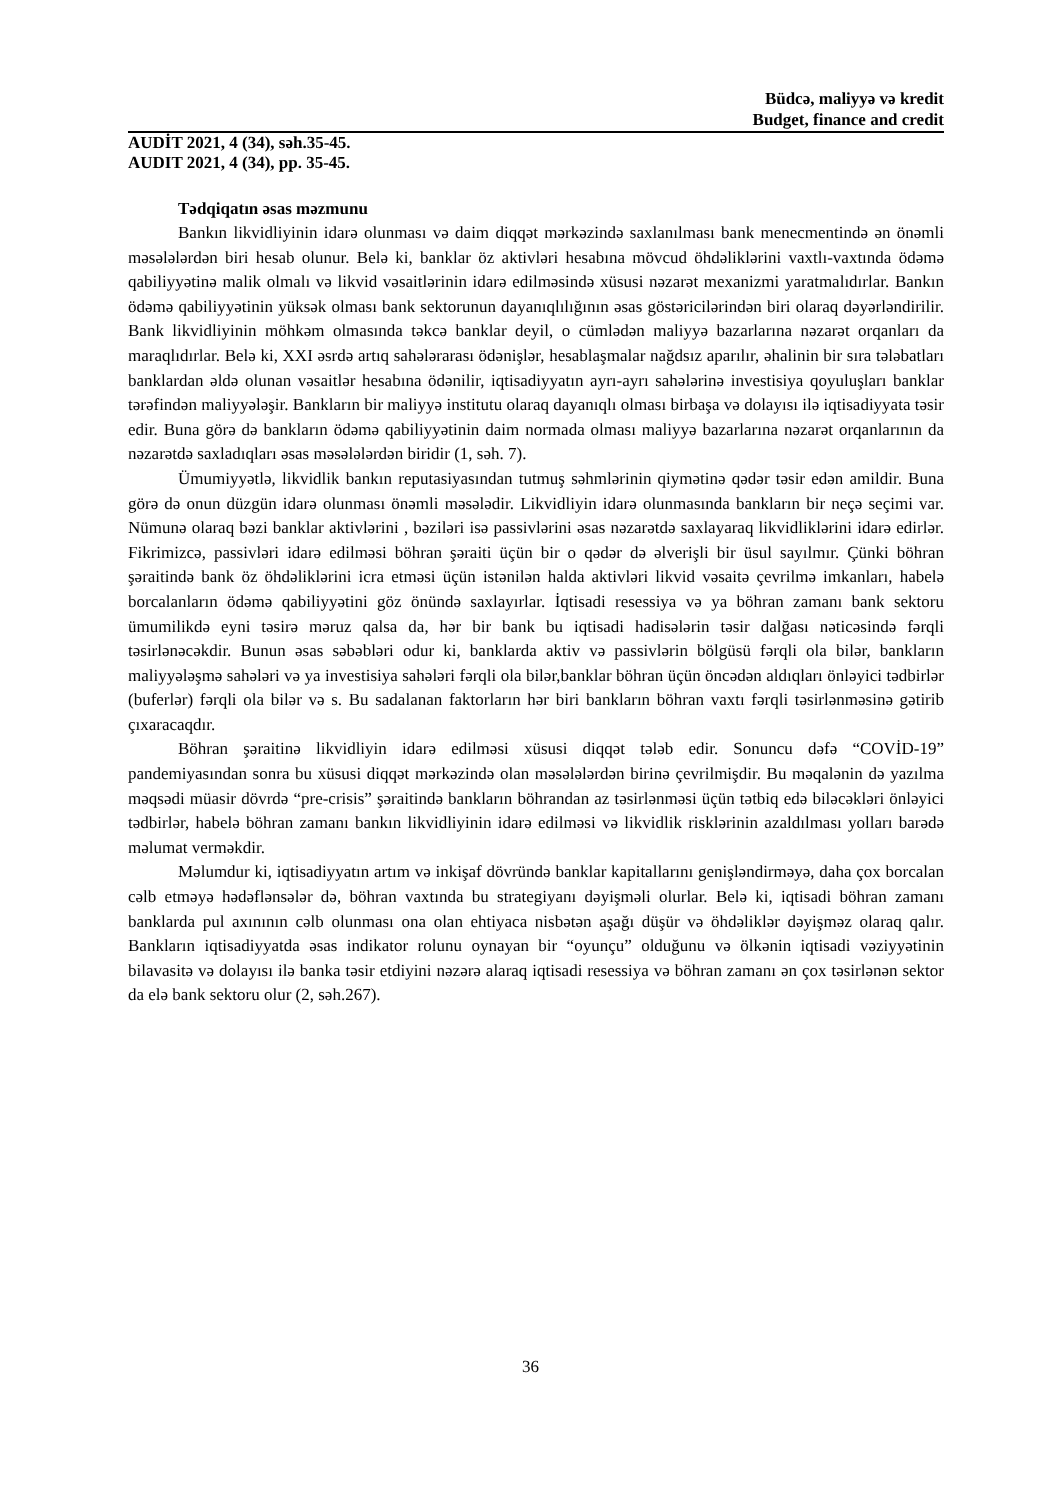Büdcə, maliyyə və kredit
Budget, finance and credit
AUDİT 2021, 4 (34), səh.35-45.
AUDIT 2021, 4 (34), pp. 35-45.
Tədqiqatın əsas məzmunu
Bankın likvidliyinin idarə olunması və daim diqqət mərkəzində saxlanılması bank menecmentində ən önəmli məsələlərdən biri hesab olunur. Belə ki, banklar öz aktivləri hesabına mövcud öhdəliklərini vaxtlı-vaxtında ödəmə qabiliyyətinə malik olmalı və likvid vəsaitlərinin idarə edilməsində xüsusi nəzarət mexanizmi yaratmalıdırlar. Bankın ödəmə qabiliyyətinin yüksək olması bank sektorunun dayanıqlılığının əsas göstəricilərindən biri olaraq dəyərləndirilir. Bank likvidliyinin möhkəm olmasında təkcə banklar deyil, o cümlədən maliyyə bazarlarına nəzarət orqanları da maraqlıdırlar. Belə ki, XXI əsrdə artıq sahələrarası ödənişlər, hesablaşmalar nağdsız aparılır, əhalinin bir sıra tələbatları banklardan əldə olunan vəsaitlər hesabına ödənilir, iqtisadiyyatın ayrı-ayrı sahələrinə investisiya qoyuluşları banklar tərəfindən maliyyələşir. Bankların bir maliyyə institutu olaraq dayanıqlı olması birbaşa və dolayısı ilə iqtisadiyyata təsir edir. Buna görə də bankların ödəmə qabiliyyətinin daim normada olması maliyyə bazarlarına nəzarət orqanlarının da nəzarətdə saxladıqları əsas məsələlərdən biridir (1, səh. 7).
Ümumiyyətlə, likvidlik bankın reputasiyasından tutmuş səhmlərinin qiymətinə qədər təsir edən amildir. Buna görə də onun düzgün idarə olunması önəmli məsələdir. Likvidliyin idarə olunmasında bankların bir neçə seçimi var. Nümunə olaraq bəzi banklar aktivlərini , bəziləri isə passivlərini əsas nəzarətdə saxlayaraq likvidliklərini idarə edirlər. Fikrimizcə, passivləri idarə edilməsi böhran şəraiti üçün bir o qədər də əlverişli bir üsul sayılmır. Çünki böhran şəraitində bank öz öhdəliklərini icra etməsi üçün istənilən halda aktivləri likvid vəsaitə çevrilmə imkanları, habelə borcalanların ödəmə qabiliyyətini göz önündə saxlayırlar. İqtisadi resessiya və ya böhran zamanı bank sektoru ümumilikdə eyni təsirə məruz qalsa da, hər bir bank bu iqtisadi hadisələrin təsir dalğası nəticəsində fərqli təsirlənəcəkdir. Bunun əsas səbəbləri odur ki, banklarda aktiv və passivlərin bölgüsü fərqli ola bilər, bankların maliyyələşmə sahələri və ya investisiya sahələri fərqli ola bilər,banklar böhran üçün öncədən aldıqları önləyici tədbirlər (buferlər) fərqli ola bilər və s. Bu sadalanan faktorların hər biri bankların böhran vaxtı fərqli təsirlənməsinə gətirib çıxaracaqdır.
Böhran şəraitinə likvidliyin idarə edilməsi xüsusi diqqət tələb edir. Sonuncu dəfə “COVİD-19” pandemiyasından sonra bu xüsusi diqqət mərkəzində olan məsələlərdən birinə çevrilmişdir. Bu məqalənin də yazılma məqsədi müasir dövrdə “pre-crisis” şəraitində bankların böhrandan az təsirlənməsi üçün tətbiq edə biləcəkləri önləyici tədbirlər, habelə böhran zamanı bankın likvidliyinin idarə edilməsi və likvidlik risklərinin azaldılması yolları barədə məlumat verməkdir.
Məlumdur ki, iqtisadiyyatın artım və inkişaf dövründə banklar kapitallarını genişləndirməyə, daha çox borcalan cəlb etməyə hədəflənsələr də, böhran vaxtında bu strategiyanı dəyişməli olurlar. Belə ki, iqtisadi böhran zamanı banklarda pul axınının cəlb olunması ona olan ehtiyaca nisbətən aşağı düşür və öhdəliklər dəyişməz olaraq qalır. Bankların iqtisadiyyatda əsas indikator rolunu oynayan bir “oyunçu” olduğunu və ölkənin iqtisadi vəziyyətinin bilavasitə və dolayısı ilə banka təsir etdiyini nəzərə alaraq iqtisadi resessiya və böhran zamanı ən çox təsirlənən sektor da elə bank sektoru olur (2, səh.267).
36